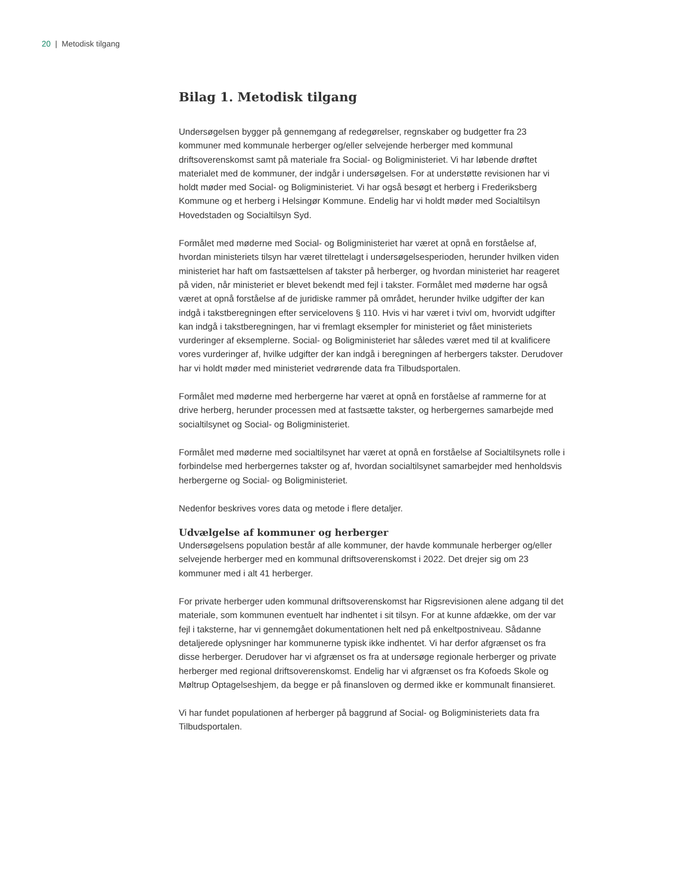20 | Metodisk tilgang
Bilag 1. Metodisk tilgang
Undersøgelsen bygger på gennemgang af redegørelser, regnskaber og budgetter fra 23 kommuner med kommunale herberger og/eller selvejende herberger med kommunal driftsoverenskomst samt på materiale fra Social- og Boligministeriet. Vi har løbende drøftet materialet med de kommuner, der indgår i undersøgelsen. For at understøtte revisionen har vi holdt møder med Social- og Boligministeriet. Vi har også besøgt et herberg i Frederiksberg Kommune og et herberg i Helsingør Kommune. Endelig har vi holdt møder med Socialtilsyn Hovedstaden og Socialtilsyn Syd.
Formålet med møderne med Social- og Boligministeriet har været at opnå en forståelse af, hvordan ministeriets tilsyn har været tilrettelagt i undersøgelsesperioden, herunder hvilken viden ministeriet har haft om fastsættelsen af takster på herberger, og hvordan ministeriet har reageret på viden, når ministeriet er blevet bekendt med fejl i takster. Formålet med møderne har også været at opnå forståelse af de juridiske rammer på området, herunder hvilke udgifter der kan indgå i takstberegningen efter servicelovens § 110. Hvis vi har været i tvivl om, hvorvidt udgifter kan indgå i takstberegningen, har vi fremlagt eksempler for ministeriet og fået ministeriets vurderinger af eksemplerne. Social- og Boligministeriet har således været med til at kvalificere vores vurderinger af, hvilke udgifter der kan indgå i beregningen af herbergers takster. Derudover har vi holdt møder med ministeriet vedrørende data fra Tilbudsportalen.
Formålet med møderne med herbergerne har været at opnå en forståelse af rammerne for at drive herberg, herunder processen med at fastsætte takster, og herbergernes samarbejde med socialtilsynet og Social- og Boligministeriet.
Formålet med møderne med socialtilsynet har været at opnå en forståelse af Socialtilsynets rolle i forbindelse med herbergernes takster og af, hvordan socialtilsynet samarbejder med henholdsvis herbergerne og Social- og Boligministeriet.
Nedenfor beskrives vores data og metode i flere detaljer.
Udvælgelse af kommuner og herberger
Undersøgelsens population består af alle kommuner, der havde kommunale herberger og/eller selvejende herberger med en kommunal driftsoverenskomst i 2022. Det drejer sig om 23 kommuner med i alt 41 herberger.
For private herberger uden kommunal driftsoverenskomst har Rigsrevisionen alene adgang til det materiale, som kommunen eventuelt har indhentet i sit tilsyn. For at kunne afdække, om der var fejl i taksterne, har vi gennemgået dokumentationen helt ned på enkeltpostniveau. Sådanne detaljerede oplysninger har kommunerne typisk ikke indhentet. Vi har derfor afgrænset os fra disse herberger. Derudover har vi afgrænset os fra at undersøge regionale herberger og private herberger med regional driftsoverenskomst. Endelig har vi afgrænset os fra Kofoeds Skole og Møltrup Optagelseshjem, da begge er på finansloven og dermed ikke er kommunalt finansieret.
Vi har fundet populationen af herberger på baggrund af Social- og Boligministeriets data fra Tilbudsportalen.